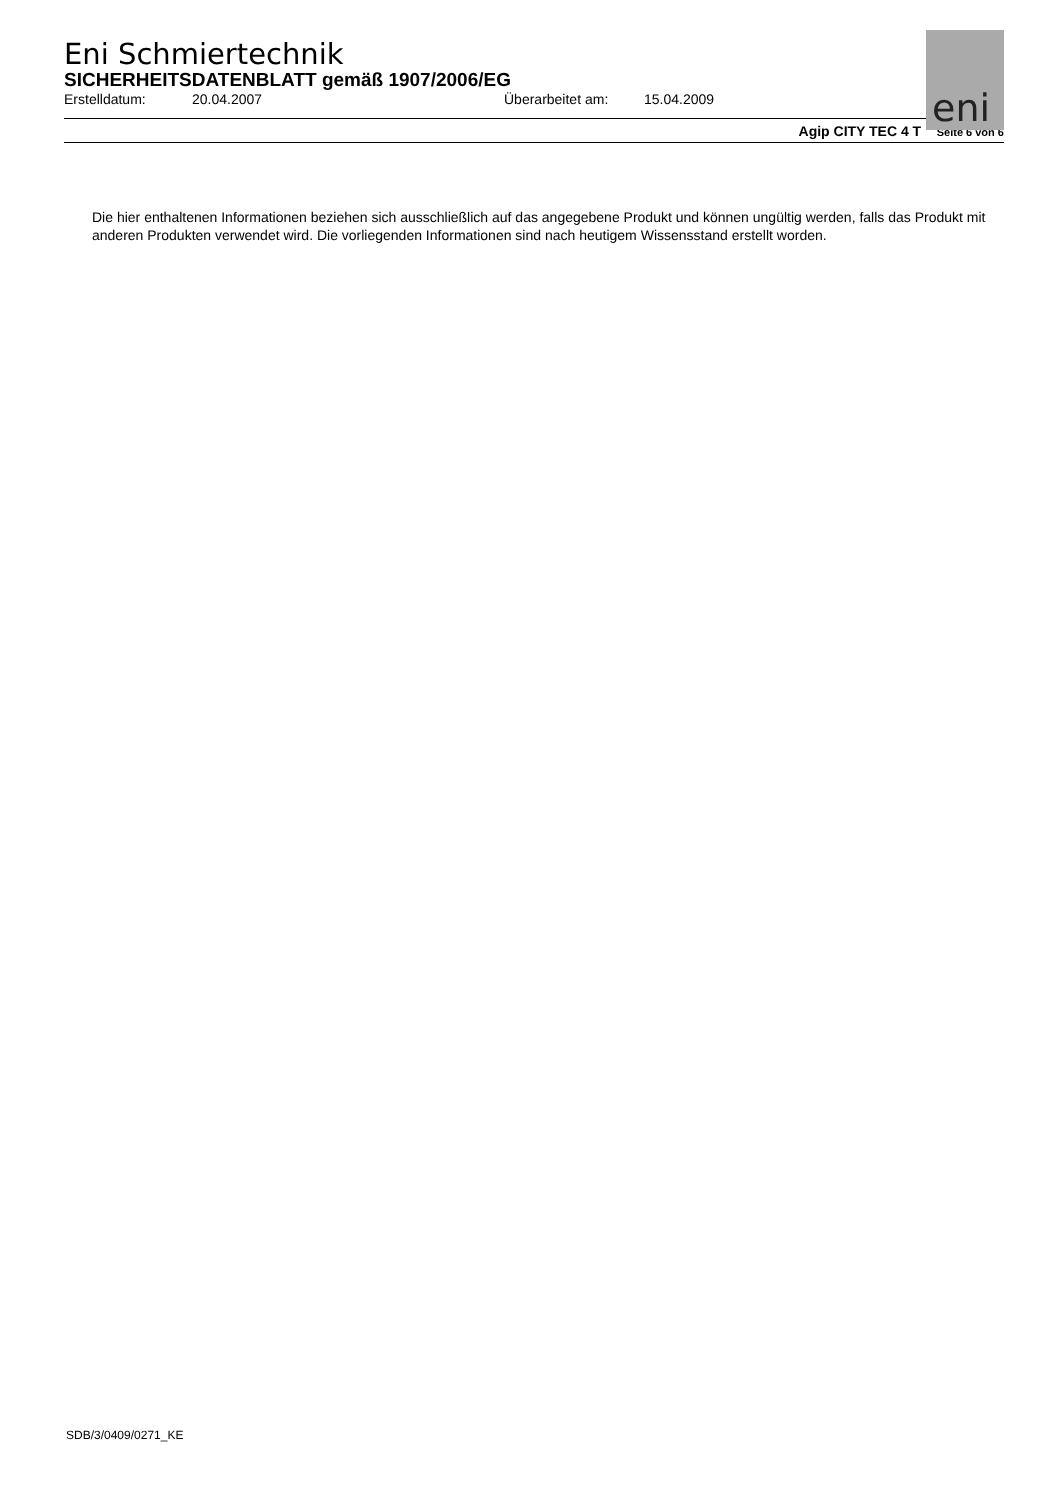eni
Eni Schmiertechnik
SICHERHEITSDATENBLATT gemäß 1907/2006/EG
Erstelldatum: 20.04.2007 Überarbeitet am: 15.04.2009
Agip CITY TEC 4 T Seite 6 von 6
Die hier enthaltenen Informationen beziehen sich ausschließlich auf das angegebene Produkt und können ungültig werden, falls das Produkt mit anderen Produkten verwendet wird. Die vorliegenden Informationen sind nach heutigem Wissensstand erstellt worden.
SDB/3/0409/0271_KE